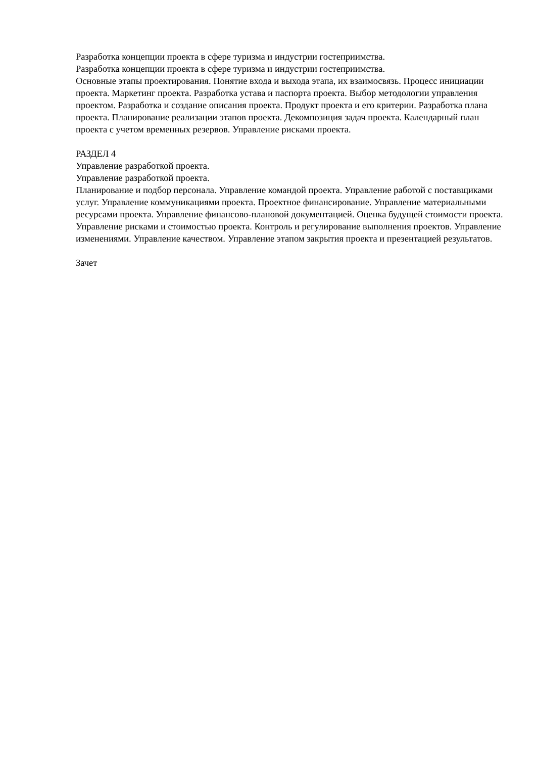Разработка концепции проекта в сфере туризма и индустрии гостеприимства.
Разработка концепции проекта в сфере туризма и индустрии гостеприимства.
Основные этапы проектирования. Понятие входа и выхода этапа, их взаимосвязь. Процесс инициации проекта. Маркетинг проекта. Разработка устава и паспорта проекта. Выбор методологии управления проектом. Разработка и создание описания проекта. Продукт проекта и его критерии. Разработка плана проекта. Планирование реализации этапов проекта. Декомпозиция задач проекта. Календарный план проекта с учетом временных резервов. Управление рисками проекта.
РАЗДЕЛ 4
Управление разработкой проекта.
Управление разработкой проекта.
Планирование и подбор персонала. Управление командой проекта. Управление работой с поставщиками услуг. Управление коммуникациями проекта. Проектное финансирование. Управление материальными ресурсами проекта. Управление финансово-плановой документацией. Оценка будущей стоимости проекта. Управление рисками и стоимостью проекта. Контроль и регулирование выполнения проектов. Управление изменениями. Управление качеством. Управление этапом закрытия проекта и презентацией результатов.
Зачет